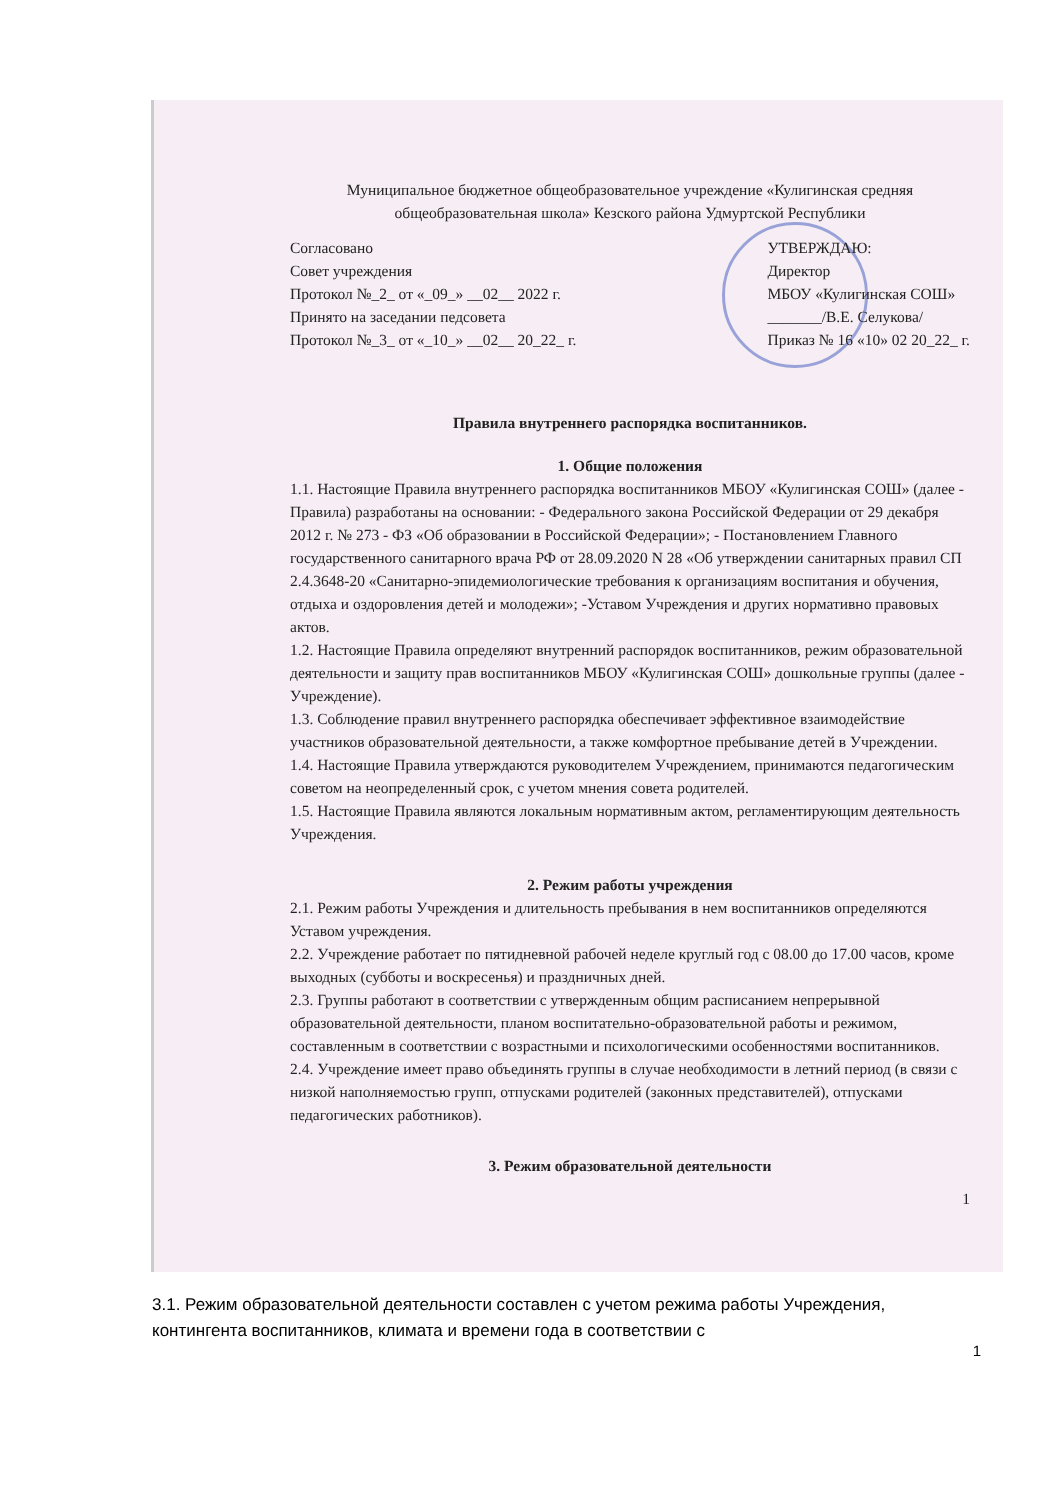Муниципальное бюджетное общеобразовательное учреждение «Кулигинская средняя общеобразовательная школа» Кезского района Удмуртской Республики
Согласовано
Совет учреждения
Протокол №_2_ от «_09_» __02__ 2022 г.
Принято на заседании педсовета
Протокол №_3_ от «_10_» __02__ 20_22_ г.
УТВЕРЖДАЮ:
Директор
МБОУ «Кулигинская СОШ»
_______/В.Е. Селукова/
Приказ № 16 «10» 02 20_22_ г.
Правила внутреннего распорядка воспитанников.
1. Общие положения
1.1. Настоящие Правила внутреннего распорядка воспитанников МБОУ «Кулигинская СОШ» (далее - Правила) разработаны на основании: - Федерального закона Российской Федерации от 29 декабря 2012 г. № 273 - ФЗ «Об образовании в Российской Федерации»; - Постановлением Главного государственного санитарного врача РФ от 28.09.2020 N 28 «Об утверждении санитарных правил СП 2.4.3648-20 «Санитарно-эпидемиологические требования к организациям воспитания и обучения, отдыха и оздоровления детей и молодежи»; -Уставом Учреждения и других нормативно правовых актов.
1.2. Настоящие Правила определяют внутренний распорядок воспитанников, режим образовательной деятельности и защиту прав воспитанников МБОУ «Кулигинская СОШ» дошкольные группы (далее - Учреждение).
1.3. Соблюдение правил внутреннего распорядка обеспечивает эффективное взаимодействие участников образовательной деятельности, а также комфортное пребывание детей в Учреждении.
1.4. Настоящие Правила утверждаются руководителем Учреждением, принимаются педагогическим советом на неопределенный срок, с учетом мнения совета родителей.
1.5. Настоящие Правила являются локальным нормативным актом, регламентирующим деятельность Учреждения.
2. Режим работы учреждения
2.1. Режим работы Учреждения и длительность пребывания в нем воспитанников определяются Уставом учреждения.
2.2. Учреждение работает по пятидневной рабочей неделе круглый год с 08.00 до 17.00 часов, кроме выходных (субботы и воскресенья) и праздничных дней.
2.3. Группы работают в соответствии с утвержденным общим расписанием непрерывной образовательной деятельности, планом воспитательно-образовательной работы и режимом, составленным в соответствии с возрастными и психологическими особенностями воспитанников.
2.4. Учреждение имеет право объединять группы в случае необходимости в летний период (в связи с низкой наполняемостью групп, отпусками родителей (законных представителей), отпусками педагогических работников).
3. Режим образовательной деятельности
1
3.1. Режим образовательной деятельности составлен с учетом режима работы Учреждения, контингента воспитанников, климата и времени года в соответствии с
1